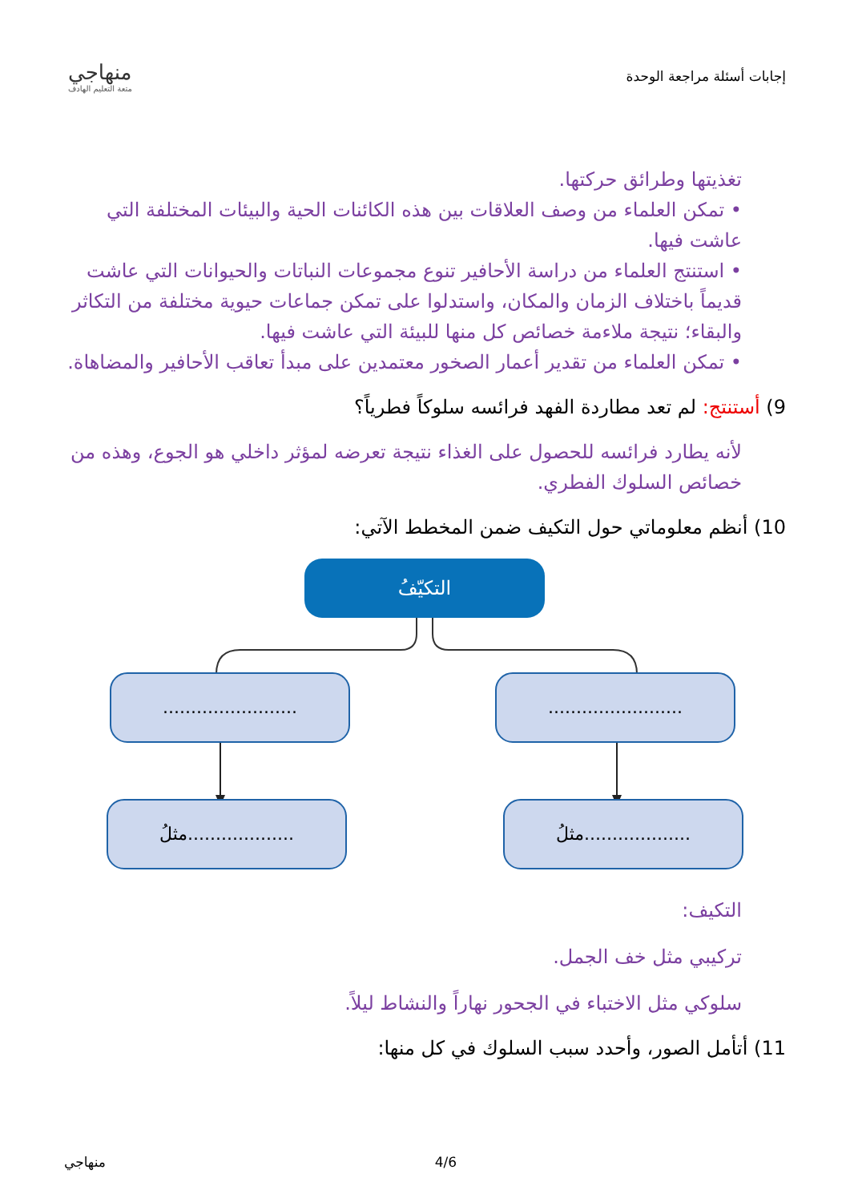إجابات أسئلة مراجعة الوحدة
منهاجي
متعة التعليم الهادف
تغذيتها وطرائق حركتها.
• تمكن العلماء من وصف العلاقات بين هذه الكائنات الحية والبيئات المختلفة التي عاشت فيها.
• استنتج العلماء من دراسة الأحافير تنوع مجموعات النباتات والحيوانات التي عاشت قديماً باختلاف الزمان والمكان، واستدلوا على تمكن جماعات حيوية مختلفة من التكاثر والبقاء؛ نتيجة ملاءمة خصائص كل منها للبيئة التي عاشت فيها.
• تمكن العلماء من تقدير أعمار الصخور معتمدين على مبدأ تعاقب الأحافير والمضاهاة.
9) أستنتج: لم تعد مطاردة الفهد فرائسه سلوكاً فطرياً؟
لأنه يطارد فرائسه للحصول على الغذاء نتيجة تعرضه لمؤثر داخلي هو الجوع، وهذه من خصائص السلوك الفطري.
10) أنظم معلوماتي حول التكيف ضمن المخطط الآتي:
التكيّفُ
........................
........................
مثلُ...................
مثلُ...................
التكيف:
تركيبي مثل خف الجمل.
سلوكي مثل الاختباء في الجحور نهاراً والنشاط ليلاً.
11) أتأمل الصور، وأحدد سبب السلوك في كل منها:
منهاجي 4/6